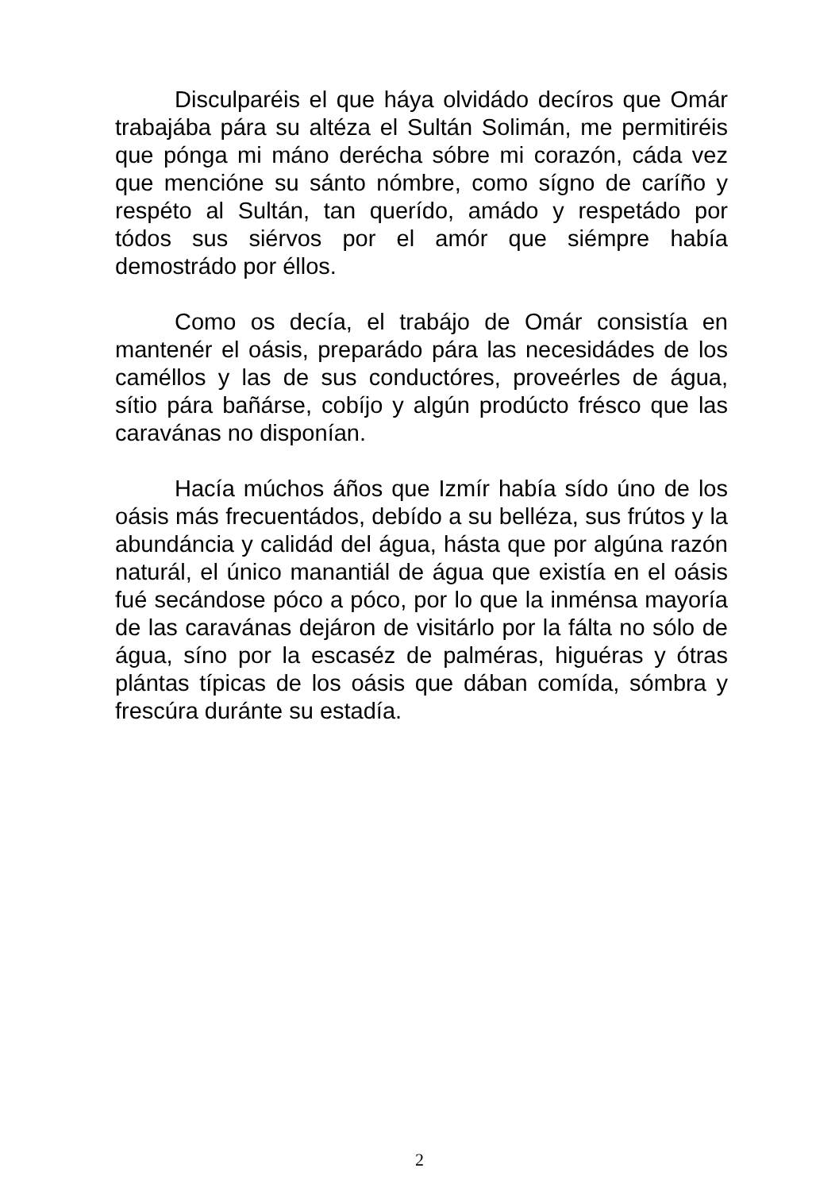Disculparéis el que háya olvidádo decíros que Omár trabajába pára su altéza el Sultán Solimán, me permitiréis que pónga mi máno derécha sóbre mi corazón, cáda vez que mencióne su sánto nómbre, como sígno de caríño y respéto al Sultán, tan querído, amádo y respetádo por tódos sus siérvos por el amór que siémpre había demostrádo por éllos.
Como os decía, el trabájo de Omár consistía en mantenér el oásis, preparádo pára las necesidádes de los caméllos y las de sus conductóres, proveérles de água, sítio pára bañárse, cobíjo y algún prodúcto frésco que las caravánas no disponían.
Hacía múchos áños que Izmír había sído úno de los oásis más frecuentádos, debído a su belléza, sus frútos y la abundáncia y calidád del água, hásta que por algúna razón naturál, el único manantiál de água que existía en el oásis fué secándose póco a póco, por lo que la inménsa mayoría de las caravánas dejáron de visitárlo por la fálta no sólo de água, síno por la escaséz de palméras, higuéras y ótras plántas típicas de los oásis que dában comída, sómbra y frescúra duránte su estadía.
2